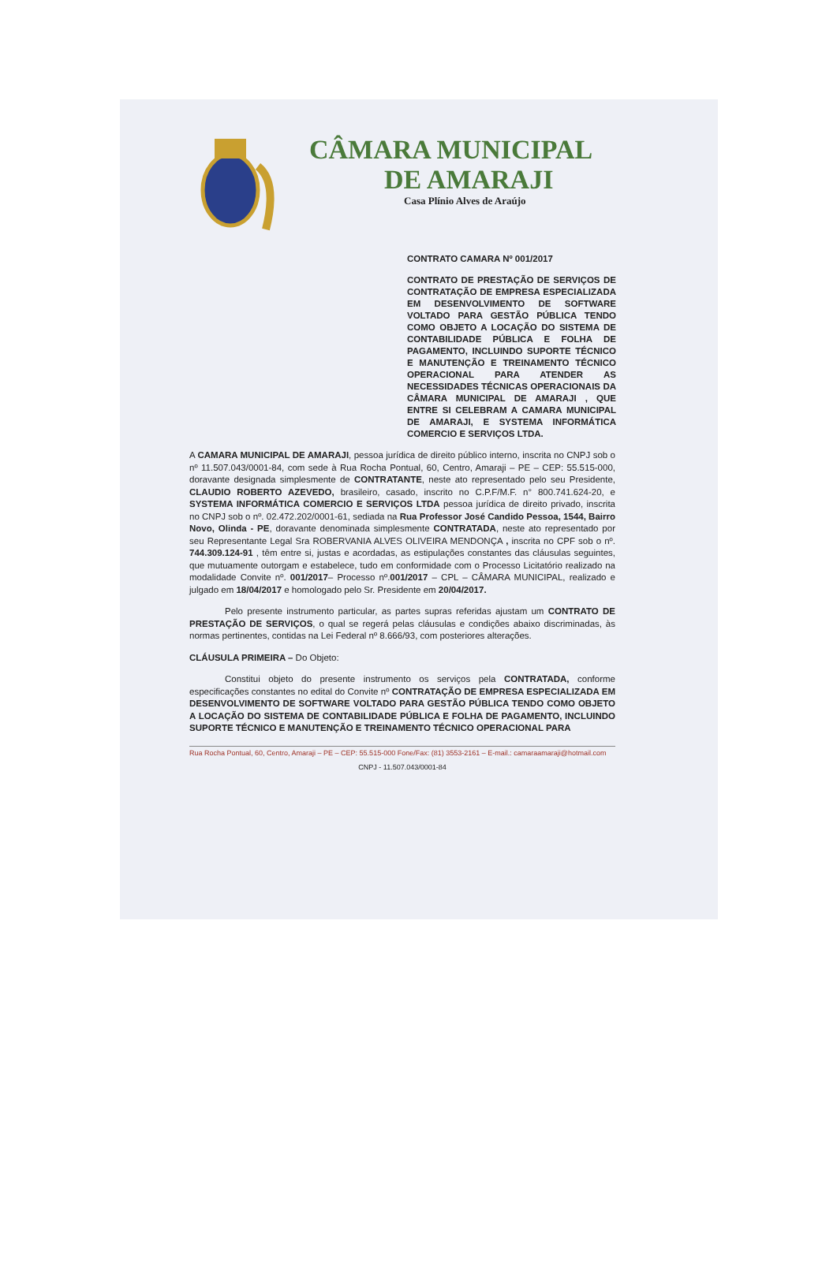CÂMARA MUNICIPAL
DE AMARAJI
Casa Plínio Alves de Araújo
CONTRATO CAMARA Nº 001/2017
CONTRATO DE PRESTAÇÃO DE SERVIÇOS DE CONTRATAÇÃO DE EMPRESA ESPECIALIZADA EM DESENVOLVIMENTO DE SOFTWARE VOLTADO PARA GESTÃO PÚBLICA TENDO COMO OBJETO A LOCAÇÃO DO SISTEMA DE CONTABILIDADE PÚBLICA E FOLHA DE PAGAMENTO, INCLUINDO SUPORTE TÉCNICO E MANUTENÇÃO E TREINAMENTO TÉCNICO OPERACIONAL PARA ATENDER AS NECESSIDADES TÉCNICAS OPERACIONAIS DA CÂMARA MUNICIPAL DE AMARAJI , QUE ENTRE SI CELEBRAM A CAMARA MUNICIPAL DE AMARAJI, E SYSTEMA INFORMÁTICA COMERCIO E SERVIÇOS LTDA.
A CAMARA MUNICIPAL DE AMARAJI, pessoa jurídica de direito público interno, inscrita no CNPJ sob o nº 11.507.043/0001-84, com sede à Rua Rocha Pontual, 60, Centro, Amaraji – PE – CEP: 55.515-000, doravante designada simplesmente de CONTRATANTE, neste ato representado pelo seu Presidente, CLAUDIO ROBERTO AZEVEDO, brasileiro, casado, inscrito no C.P.F/M.F. n° 800.741.624-20, e SYSTEMA INFORMÁTICA COMERCIO E SERVIÇOS LTDA pessoa jurídica de direito privado, inscrita no CNPJ sob o nº. 02.472.202/0001-61, sediada na Rua Professor José Candido Pessoa, 1544, Bairro Novo, Olinda - PE, doravante denominada simplesmente CONTRATADA, neste ato representado por seu Representante Legal Sra ROBERVANIA ALVES OLIVEIRA MENDONÇA , inscrita no CPF sob o nº. 744.309.124-91 , têm entre si, justas e acordadas, as estipulações constantes das cláusulas seguintes, que mutuamente outorgam e estabelece, tudo em conformidade com o Processo Licitatório realizado na modalidade Convite nº. 001/2017– Processo nº.001/2017 – CPL – CÂMARA MUNICIPAL, realizado e julgado em 18/04/2017 e homologado pelo Sr. Presidente em 20/04/2017.
Pelo presente instrumento particular, as partes supras referidas ajustam um CONTRATO DE PRESTAÇÃO DE SERVIÇOS, o qual se regerá pelas cláusulas e condições abaixo discriminadas, às normas pertinentes, contidas na Lei Federal nº 8.666/93, com posteriores alterações.
CLÁUSULA PRIMEIRA – Do Objeto:
Constitui objeto do presente instrumento os serviços pela CONTRATADA, conforme especificações constantes no edital do Convite nº CONTRATAÇÃO DE EMPRESA ESPECIALIZADA EM DESENVOLVIMENTO DE SOFTWARE VOLTADO PARA GESTÃO PÚBLICA TENDO COMO OBJETO A LOCAÇÃO DO SISTEMA DE CONTABILIDADE PÚBLICA E FOLHA DE PAGAMENTO, INCLUINDO SUPORTE TÉCNICO E MANUTENÇÃO E TREINAMENTO TÉCNICO OPERACIONAL PARA
Rua Rocha Pontual, 60, Centro, Amaraji – PE – CEP: 55.515-000 Fone/Fax: (81) 3553-2161 – E-mail.: camaraamaraji@hotmail.com
CNPJ - 11.507.043/0001-84